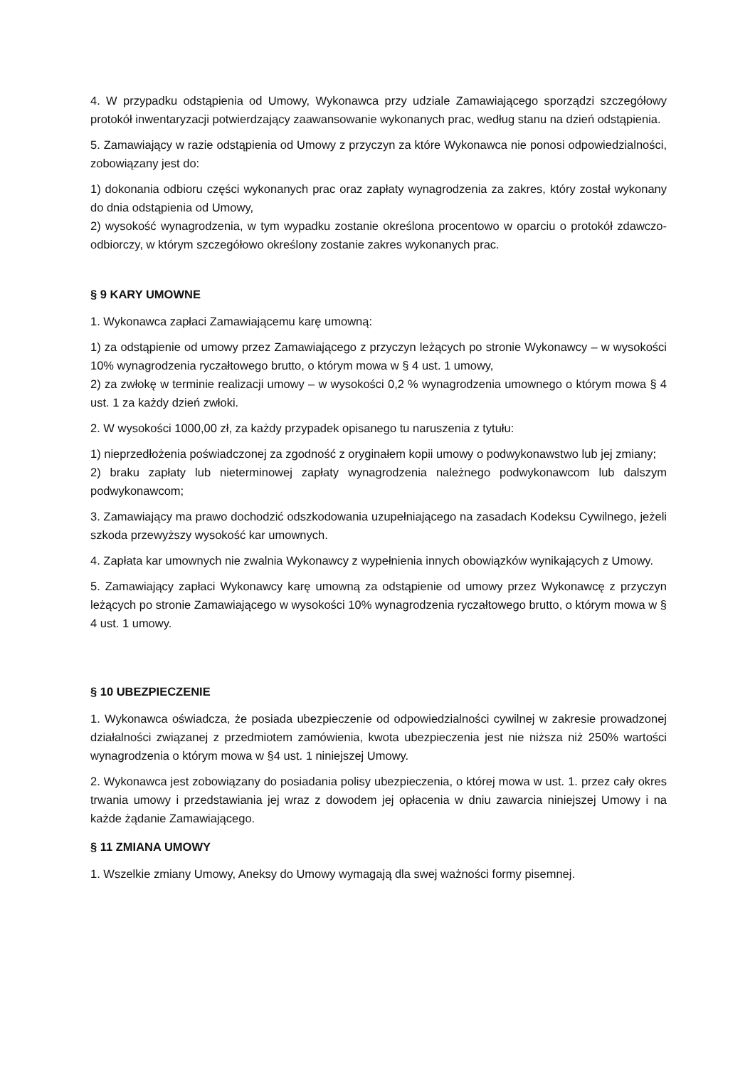4. W przypadku odstąpienia od Umowy, Wykonawca przy udziale Zamawiającego sporządzi szczegółowy protokół inwentaryzacji potwierdzający zaawansowanie wykonanych prac, według stanu na dzień odstąpienia.
5. Zamawiający w razie odstąpienia od Umowy z przyczyn za które Wykonawca nie ponosi odpowiedzialności, zobowiązany jest do:
1) dokonania odbioru części wykonanych prac oraz zapłaty wynagrodzenia za zakres, który został wykonany do dnia odstąpienia od Umowy,
2) wysokość wynagrodzenia, w tym wypadku zostanie określona procentowo w oparciu o protokół zdawczo-odbiorczy, w którym szczegółowo określony zostanie zakres wykonanych prac.
§ 9 KARY UMOWNE
1. Wykonawca zapłaci Zamawiającemu karę umowną:
1) za odstąpienie od umowy przez Zamawiającego z przyczyn leżących po stronie Wykonawcy – w wysokości 10% wynagrodzenia ryczałtowego brutto, o którym mowa w § 4 ust. 1 umowy,
2) za zwłokę w terminie realizacji umowy – w wysokości 0,2 % wynagrodzenia umownego o którym mowa § 4 ust. 1 za każdy dzień zwłoki.
2. W wysokości 1000,00 zł, za każdy przypadek opisanego tu naruszenia z tytułu:
1) nieprzedłożenia poświadczonej za zgodność z oryginałem kopii umowy o podwykonawstwo lub jej zmiany;
2) braku zapłaty lub nieterminowej zapłaty wynagrodzenia należnego podwykonawcom lub dalszym podwykonawcom;
3. Zamawiający ma prawo dochodzić odszkodowania uzupełniającego na zasadach Kodeksu Cywilnego, jeżeli szkoda przewyższy wysokość kar umownych.
4. Zapłata kar umownych nie zwalnia Wykonawcy z wypełnienia innych obowiązków wynikających z Umowy.
5. Zamawiający zapłaci Wykonawcy karę umowną za odstąpienie od umowy przez Wykonawcę z przyczyn leżących po stronie Zamawiającego w wysokości 10% wynagrodzenia ryczałtowego brutto, o którym mowa w § 4 ust. 1 umowy.
§ 10 UBEZPIECZENIE
1. Wykonawca oświadcza, że posiada ubezpieczenie od odpowiedzialności cywilnej w zakresie prowadzonej działalności związanej z przedmiotem zamówienia, kwota ubezpieczenia jest nie niższa niż 250% wartości wynagrodzenia o którym mowa w §4 ust. 1 niniejszej Umowy.
2. Wykonawca jest zobowiązany do posiadania polisy ubezpieczenia, o której mowa w ust. 1. przez cały okres trwania umowy i przedstawiania jej wraz z dowodem jej opłacenia w dniu zawarcia niniejszej Umowy i na każde żądanie Zamawiającego.
§ 11 ZMIANA UMOWY
1. Wszelkie zmiany Umowy, Aneksy do Umowy wymagają dla swej ważności formy pisemnej.